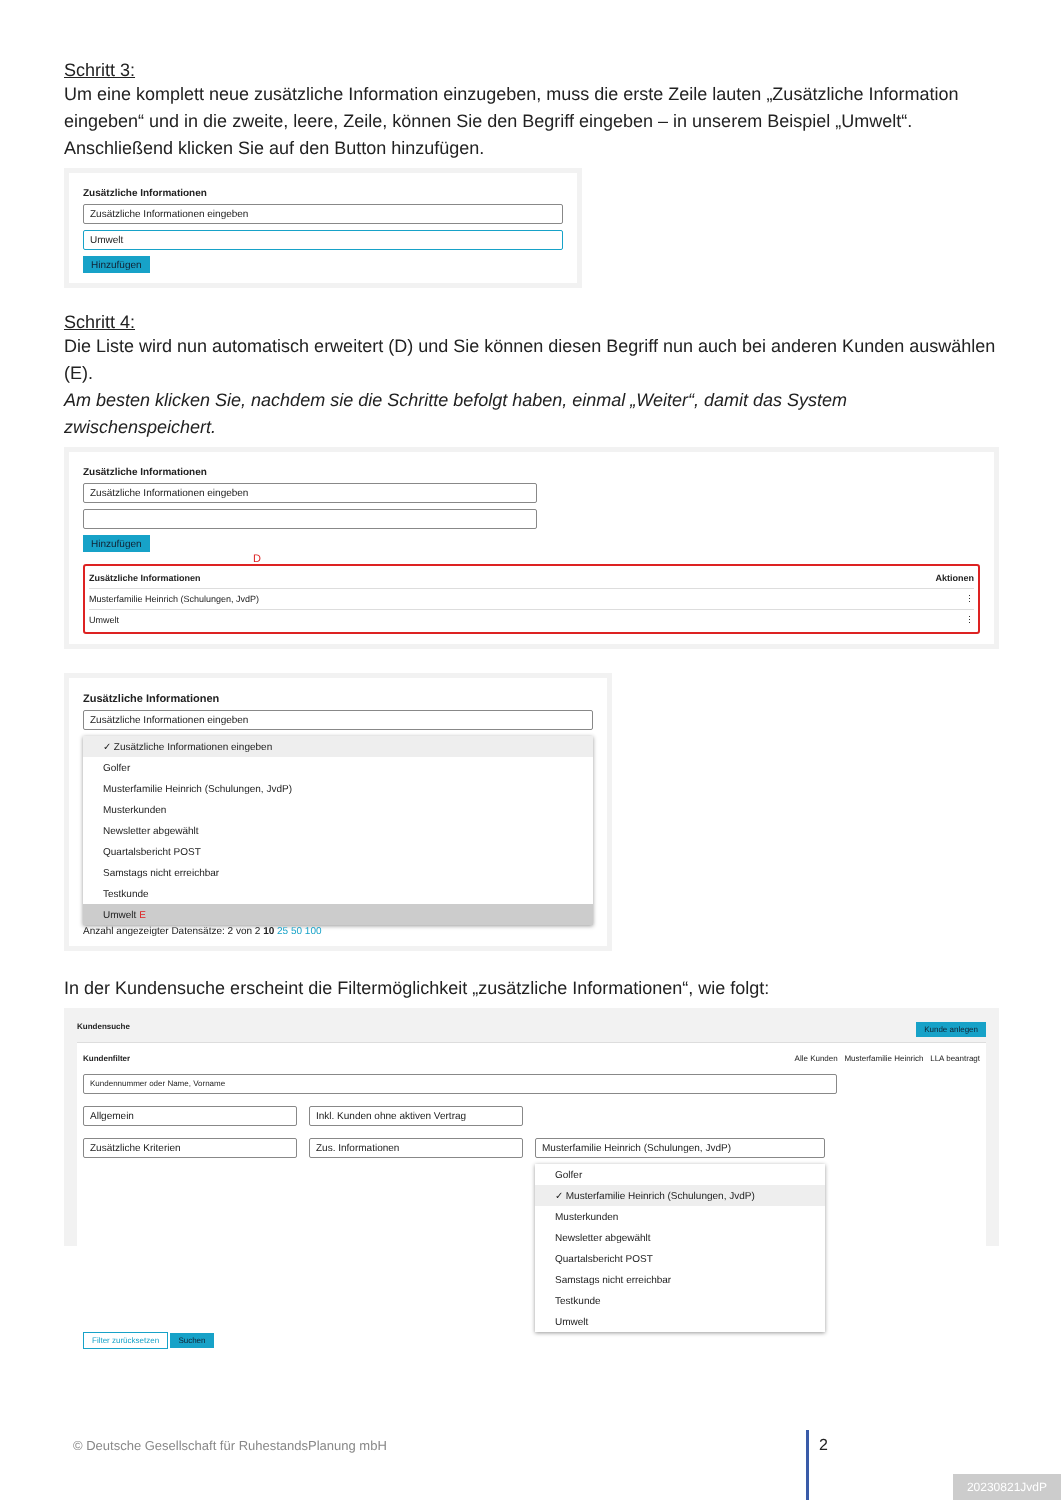Schritt 3:
Um eine komplett neue zusätzliche Information einzugeben, muss die erste Zeile lauten „Zusätzliche Information eingeben“ und in die zweite, leere, Zeile, können Sie den Begriff eingeben – in unserem Beispiel „Umwelt“. Anschließend klicken Sie auf den Button hinzufügen.
Zusätzliche Informationen
Zusätzliche Informationen eingeben
Umwelt
Hinzufügen
Schritt 4:
Die Liste wird nun automatisch erweitert (D) und Sie können diesen Begriff nun auch bei anderen Kunden auswählen (E).
Am besten klicken Sie, nachdem sie die Schritte befolgt haben, einmal „Weiter“, damit das System zwischenspeichert.
Zusätzliche Informationen
Zusätzliche Informationen eingeben
Hinzufügen
D
Zusätzliche Informationen Aktionen
Musterfamilie Heinrich (Schulungen, JvdP) ⋮
Umwelt ⋮
Zusätzliche Informationen
Zusätzliche Informationen eingeben
✓ Zusätzliche Informationen eingeben
Golfer
Musterfamilie Heinrich (Schulungen, JvdP)
Musterkunden
Newsletter abgewählt
Quartalsbericht POST
Samstags nicht erreichbar
Testkunde
Umwelt E
Anzahl angezeigter Datensätze: 2 von 2 10 25 50 100
In der Kundensuche erscheint die Filtermöglichkeit „zusätzliche Informationen“, wie folgt:
Kundensuche Kunde anlegen
Kundenfilter Alle Kunden Musterfamilie Heinrich LLA beantragt
Kundennummer oder Name, Vorname
Allgemein Inkl. Kunden ohne aktiven Vertrag
Zusätzliche Kriterien Zus. Informationen Musterfamilie Heinrich (Schulungen, JvdP)
Golfer
✓ Musterfamilie Heinrich (Schulungen, JvdP)
Musterkunden
Newsletter abgewählt
Quartalsbericht POST
Samstags nicht erreichbar
Testkunde
Umwelt
Filter zurücksetzen Suchen
© Deutsche Gesellschaft für RuhestandsPlanung mbH
2
20230821JvdP